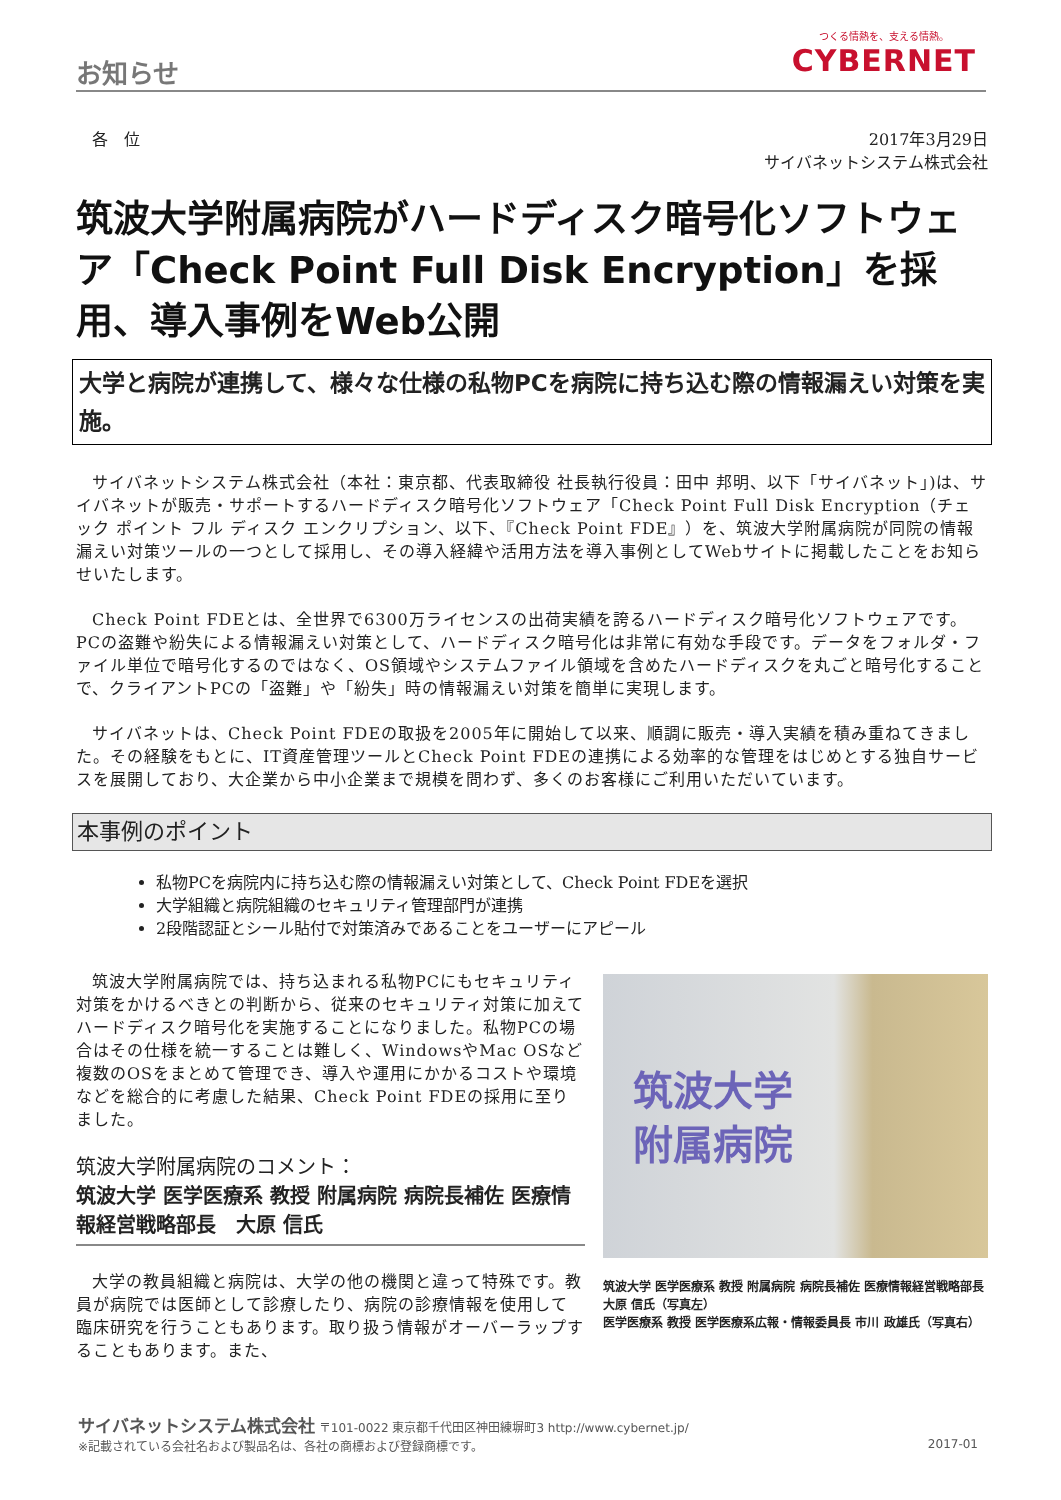お知らせ
つくる情熱を、支える情熱。
CYBERNET
　各　位 2017年3月29日
サイバネットシステム株式会社
筑波大学附属病院がハードディスク暗号化ソフトウェア「Check Point Full Disk Encryption」を採用、導入事例をWeb公開
大学と病院が連携して、様々な仕様の私物PCを病院に持ち込む際の情報漏えい対策を実施。
サイバネットシステム株式会社（本社：東京都、代表取締役 社長執行役員：田中 邦明、以下「サイバネット」)は、サイバネットが販売・サポートするハードディスク暗号化ソフトウェア「Check Point Full Disk Encryption（チェック ポイント フル ディスク エンクリプション、以下、『Check Point FDE』）を、筑波大学附属病院が同院の情報漏えい対策ツールの一つとして採用し、その導入経緯や活用方法を導入事例としてWebサイトに掲載したことをお知らせいたします。
Check Point FDEとは、全世界で6300万ライセンスの出荷実績を誇るハードディスク暗号化ソフトウェアです。PCの盗難や紛失による情報漏えい対策として、ハードディスク暗号化は非常に有効な手段です。データをフォルダ・ファイル単位で暗号化するのではなく、OS領域やシステムファイル領域を含めたハードディスクを丸ごと暗号化することで、クライアントPCの「盗難」や「紛失」時の情報漏えい対策を簡単に実現します。
サイバネットは、Check Point FDEの取扱を2005年に開始して以来、順調に販売・導入実績を積み重ねてきました。その経験をもとに、IT資産管理ツールとCheck Point FDEの連携による効率的な管理をはじめとする独自サービスを展開しており、大企業から中小企業まで規模を問わず、多くのお客様にご利用いただいています。
本事例のポイント
私物PCを病院内に持ち込む際の情報漏えい対策として、Check Point FDEを選択
大学組織と病院組織のセキュリティ管理部門が連携
2段階認証とシール貼付で対策済みであることをユーザーにアピール
筑波大学附属病院では、持ち込まれる私物PCにもセキュリティ対策をかけるべきとの判断から、従来のセキュリティ対策に加えてハードディスク暗号化を実施することになりました。私物PCの場合はその仕様を統一することは難しく、WindowsやMac OSなど複数のOSをまとめて管理でき、導入や運用にかかるコストや環境などを総合的に考慮した結果、Check Point FDEの採用に至りました。
筑波大学附属病院のコメント：
筑波大学 医学医療系 教授 附属病院 病院長補佐 医療情報経営戦略部長　大原 信氏
大学の教員組織と病院は、大学の他の機関と違って特殊です。教員が病院では医師として診療したり、病院の診療情報を使用して臨床研究を行うこともあります。取り扱う情報がオーバーラップすることもあります。また、
筑波大学
附属病院
筑波大学 医学医療系 教授 附属病院 病院長補佐 医療情報経営戦略部長 大原 信氏（写真左）
医学医療系 教授 医学医療系広報・情報委員長 市川 政雄氏（写真右）
サイバネットシステム株式会社 〒101-0022 東京都千代田区神田練塀町3 http://www.cybernet.jp/
※記載されている会社名および製品名は、各社の商標および登録商標です。 2017-01